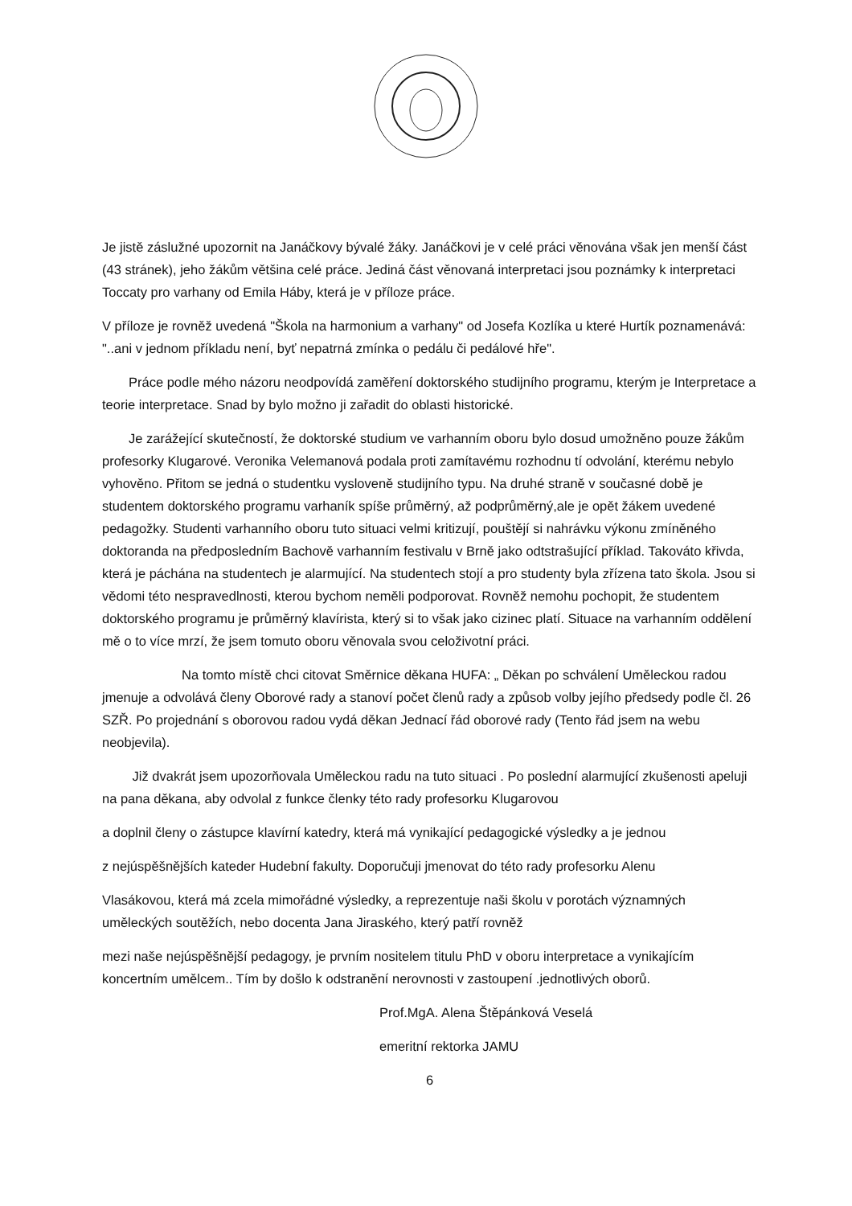Je jistě záslužné upozornit na Janáčkovy bývalé žáky. Janáčkovi je v celé práci věnována však jen menší část (43 stránek), jeho žákům většina celé práce. Jediná část věnovaná interpretaci jsou poznámky k interpretaci Toccaty pro varhany od Emila Háby, která je v příloze práce.
V příloze je rovněž uvedená "Škola na harmonium a varhany" od Josefa Kozlíka u které Hurtík poznamenává: "..ani v jednom příkladu není, byť nepatrná zmínka o pedálu či pedálové hře".
  Práce podle mého názoru neodpovídá zaměření doktorského studijního programu, kterým je Interpretace a teorie interpretace. Snad by bylo možno ji zařadit do oblasti historické.
  Je zarážející skutečností, že doktorské studium ve varhanním oboru bylo dosud umožněno pouze žákům profesorky Klugarové. Veronika Velemanová podala proti zamítavému rozhodnu tí odvolání, kterému nebylo vyhověno. Přitom se jedná o studentku vysloveně studijního typu. Na druhé straně v současné době je studentem doktorského programu varhaník spíše průměrný, až podprůměrný,ale je opět žákem uvedené pedagožky. Studenti varhanního oboru tuto situaci velmi kritizují, pouštějí si nahrávku výkonu zmíněného doktoranda na předposledním Bachově varhanním festivalu v Brně jako odtstrašující příklad. Takováto křivda, která je páchána na studentech je alarmující. Na studentech stojí a pro studenty byla zřízena tato škola. Jsou si vědomi této nespravedlnosti, kterou bychom neměli podporovat. Rovněž nemohu pochopit, že studentem doktorského programu je průměrný klavírista, který si to však jako cizinec platí. Situace na varhanním oddělení mě o to více mrzí, že jsem tomuto oboru věnovala svou celoživotní práci.
      Na tomto místě chci citovat Směrnice děkana HUFA: „ Děkan po schválení Uměleckou radou jmenuje a odvolává členy Oborové rady a stanoví počet členů rady a způsob volby jejího předsedy podle čl. 26 SZŘ. Po projednání s oborovou radou vydá děkan Jednací řád oborové rady (Tento řád jsem na webu neobjevila).
   Již dvakrát jsem upozorňovala Uměleckou radu na tuto situaci . Po poslední alarmující zkušenosti apeluji na pana děkana, aby odvolal z funkce členky této rady profesorku Klugarovou
a doplnil členy o zástupce klavírní katedry, která má vynikající pedagogické výsledky a je jednou
z nejúspěšnějších kateder Hudební fakulty. Doporučuji jmenovat do této rady profesorku Alenu
Vlasákovou, která má zcela mimořádné výsledky, a reprezentuje naši školu v porotách významných uměleckých soutěžích, nebo docenta Jana Jiraského, který patří rovněž
mezi naše nejúspěšnější pedagogy, je prvním nositelem titulu PhD v oboru interpretace a vynikajícím koncertním umělcem.. Tím by došlo k odstranění nerovnosti v zastoupení .jednotlivých oborů.
Prof.MgA. Alena Štěpánková Veselá
emeritní rektorka JAMU
6